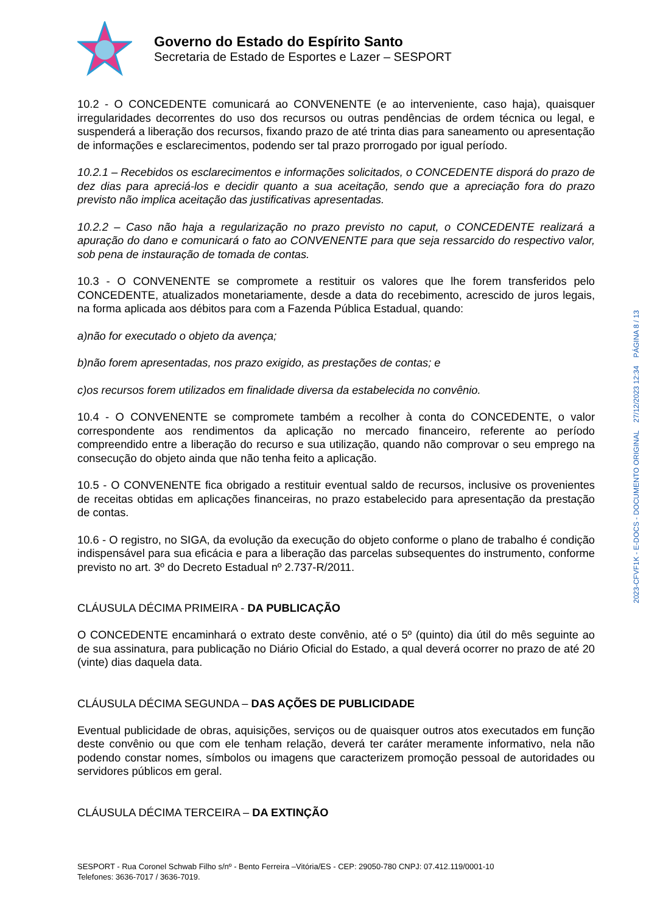Governo do Estado do Espírito Santo
Secretaria de Estado de Esportes e Lazer – SESPORT
10.2 - O CONCEDENTE comunicará ao CONVENENTE (e ao interveniente, caso haja), quaisquer irregularidades decorrentes do uso dos recursos ou outras pendências de ordem técnica ou legal, e suspenderá a liberação dos recursos, fixando prazo de até trinta dias para saneamento ou apresentação de informações e esclarecimentos, podendo ser tal prazo prorrogado por igual período.
10.2.1 – Recebidos os esclarecimentos e informações solicitados, o CONCEDENTE disporá do prazo de dez dias para apreciá-los e decidir quanto a sua aceitação, sendo que a apreciação fora do prazo previsto não implica aceitação das justificativas apresentadas.
10.2.2 – Caso não haja a regularização no prazo previsto no caput, o CONCEDENTE realizará a apuração do dano e comunicará o fato ao CONVENENTE para que seja ressarcido do respectivo valor, sob pena de instauração de tomada de contas.
10.3 - O CONVENENTE se compromete a restituir os valores que lhe forem transferidos pelo CONCEDENTE, atualizados monetariamente, desde a data do recebimento, acrescido de juros legais, na forma aplicada aos débitos para com a Fazenda Pública Estadual, quando:
a)não for executado o objeto da avença;
b)não forem apresentadas, nos prazo exigido, as prestações de contas; e
c)os recursos forem utilizados em finalidade diversa da estabelecida no convênio.
10.4 - O CONVENENTE se compromete também a recolher à conta do CONCEDENTE, o valor correspondente aos rendimentos da aplicação no mercado financeiro, referente ao período compreendido entre a liberação do recurso e sua utilização, quando não comprovar o seu emprego na consecução do objeto ainda que não tenha feito a aplicação.
10.5 - O CONVENENTE fica obrigado a restituir eventual saldo de recursos, inclusive os provenientes de receitas obtidas em aplicações financeiras, no prazo estabelecido para apresentação da prestação de contas.
10.6 - O registro, no SIGA, da evolução da execução do objeto conforme o plano de trabalho é condição indispensável para sua eficácia e para a liberação das parcelas subsequentes do instrumento, conforme previsto no art. 3º do Decreto Estadual nº 2.737-R/2011.
CLÁUSULA DÉCIMA PRIMEIRA - DA PUBLICAÇÃO
O CONCEDENTE encaminhará o extrato deste convênio, até o 5º (quinto) dia útil do mês seguinte ao de sua assinatura, para publicação no Diário Oficial do Estado, a qual deverá ocorrer no prazo de até 20 (vinte) dias daquela data.
CLÁUSULA DÉCIMA SEGUNDA – DAS AÇÕES DE PUBLICIDADE
Eventual publicidade de obras, aquisições, serviços ou de quaisquer outros atos executados em função deste convênio ou que com ele tenham relação, deverá ter caráter meramente informativo, nela não podendo constar nomes, símbolos ou imagens que caracterizem promoção pessoal de autoridades ou servidores públicos em geral.
CLÁUSULA DÉCIMA TERCEIRA – DA EXTINÇÃO
SESPORT - Rua Coronel Schwab Filho s/nº - Bento Ferreira –Vitória/ES - CEP: 29050-780 CNPJ: 07.412.119/0001-10
Telefones: 3636-7017 / 3636-7019.
2023-CFVF1K - E-DOCS - DOCUMENTO ORIGINAL 27/12/2023 12:34 PÁGINA 8 / 13